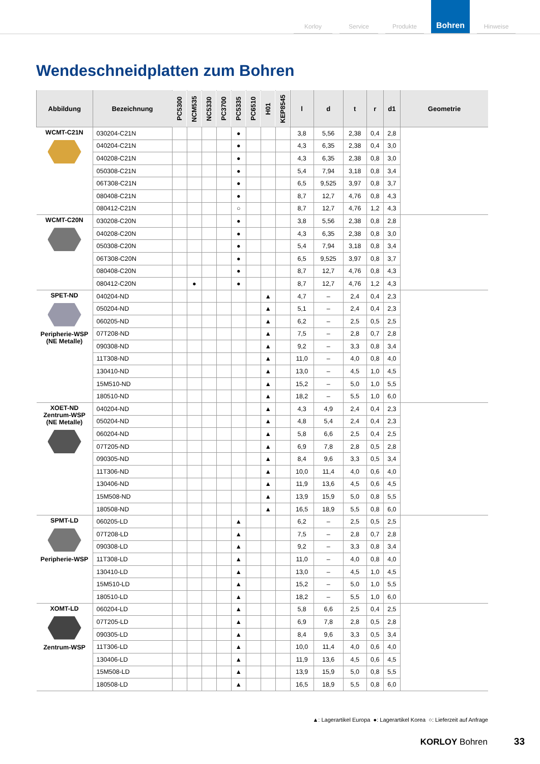Korloy
Service
Produkte
Bohren
Hinweise
Wendeschneidplatten zum Bohren
| Abbildung | Bezeichnung | PC5300 | NCM535 | NC5330 | PC3700 | PC5335 | PC6510 | H01 | KEP8545 | l | d | t | r | d1 | Geometrie |
| --- | --- | --- | --- | --- | --- | --- | --- | --- | --- | --- | --- | --- | --- | --- | --- |
| WCMT-C21N | 030204-C21N | | | | | ● | | | | 3,8 | 5,56 | 2,38 | 0,4 | 2,8 | |
| | 040204-C21N | | | | | ● | | | | 4,3 | 6,35 | 2,38 | 0,4 | 3,0 | |
| | 040208-C21N | | | | | ● | | | | 4,3 | 6,35 | 2,38 | 0,8 | 3,0 | |
| | 050308-C21N | | | | | ● | | | | 5,4 | 7,94 | 3,18 | 0,8 | 3,4 | |
| | 06T308-C21N | | | | | ● | | | | 6,5 | 9,525 | 3,97 | 0,8 | 3,7 | |
| | 080408-C21N | | | | | ● | | | | 8,7 | 12,7 | 4,76 | 0,8 | 4,3 | |
| | 080412-C21N | | | | | ○ | | | | 8,7 | 12,7 | 4,76 | 1,2 | 4,3 | |
| WCMT-C20N | 030208-C20N | | | | | ● | | | | 3,8 | 5,56 | 2,38 | 0,8 | 2,8 | |
| | 040208-C20N | | | | | ● | | | | 4,3 | 6,35 | 2,38 | 0,8 | 3,0 | |
| | 050308-C20N | | | | | ● | | | | 5,4 | 7,94 | 3,18 | 0,8 | 3,4 | |
| | 06T308-C20N | | | | | ● | | | | 6,5 | 9,525 | 3,97 | 0,8 | 3,7 | |
| | 080408-C20N | | | | | ● | | | | 8,7 | 12,7 | 4,76 | 0,8 | 4,3 | |
| | 080412-C20N | | ● | | | ● | | | | 8,7 | 12,7 | 4,76 | 1,2 | 4,3 | |
| SPET-ND Peripherie-WSP (NE Metalle) | 040204-ND | | | | | | | ▲ | | 4,7 | – | 2,4 | 0,4 | 2,3 | |
| | 050204-ND | | | | | | | ▲ | | 5,1 | – | 2,4 | 0,4 | 2,3 | |
| | 060205-ND | | | | | | | ▲ | | 6,2 | – | 2,5 | 0,5 | 2,5 | |
| | 07T208-ND | | | | | | | ▲ | | 7,5 | – | 2,8 | 0,7 | 2,8 | |
| | 090308-ND | | | | | | | ▲ | | 9,2 | – | 3,3 | 0,8 | 3,4 | |
| | 11T308-ND | | | | | | | ▲ | | 11,0 | – | 4,0 | 0,8 | 4,0 | |
| | 130410-ND | | | | | | | ▲ | | 13,0 | – | 4,5 | 1,0 | 4,5 | |
| | 15M510-ND | | | | | | | ▲ | | 15,2 | – | 5,0 | 1,0 | 5,5 | |
| | 180510-ND | | | | | | | ▲ | | 18,2 | – | 5,5 | 1,0 | 6,0 | |
| XOET-ND Zentrum-WSP (NE Metalle) | 040204-ND | | | | | | | ▲ | | 4,3 | 4,9 | 2,4 | 0,4 | 2,3 | |
| | 050204-ND | | | | | | | ▲ | | 4,8 | 5,4 | 2,4 | 0,4 | 2,3 | |
| | 060204-ND | | | | | | | ▲ | | 5,8 | 6,6 | 2,5 | 0,4 | 2,5 | |
| | 07T205-ND | | | | | | | ▲ | | 6,9 | 7,8 | 2,8 | 0,5 | 2,8 | |
| | 090305-ND | | | | | | | ▲ | | 8,4 | 9,6 | 3,3 | 0,5 | 3,4 | |
| | 11T306-ND | | | | | | | ▲ | | 10,0 | 11,4 | 4,0 | 0,6 | 4,0 | |
| | 130406-ND | | | | | | | ▲ | | 11,9 | 13,6 | 4,5 | 0,6 | 4,5 | |
| | 15M508-ND | | | | | | | ▲ | | 13,9 | 15,9 | 5,0 | 0,8 | 5,5 | |
| | 180508-ND | | | | | | | ▲ | | 16,5 | 18,9 | 5,5 | 0,8 | 6,0 | |
| SPMT-LD Peripherie-WSP | 060205-LD | | | | | ▲ | | | | 6,2 | – | 2,5 | 0,5 | 2,5 | |
| | 07T208-LD | | | | | ▲ | | | | 7,5 | – | 2,8 | 0,7 | 2,8 | |
| | 090308-LD | | | | | ▲ | | | | 9,2 | – | 3,3 | 0,8 | 3,4 | |
| | 11T308-LD | | | | | ▲ | | | | 11,0 | – | 4,0 | 0,8 | 4,0 | |
| | 130410-LD | | | | | ▲ | | | | 13,0 | – | 4,5 | 1,0 | 4,5 | |
| | 15M510-LD | | | | | ▲ | | | | 15,2 | – | 5,0 | 1,0 | 5,5 | |
| | 180510-LD | | | | | ▲ | | | | 18,2 | – | 5,5 | 1,0 | 6,0 | |
| XOMT-LD Zentrum-WSP | 060204-LD | | | | | ▲ | | | | 5,8 | 6,6 | 2,5 | 0,4 | 2,5 | |
| | 07T205-LD | | | | | ▲ | | | | 6,9 | 7,8 | 2,8 | 0,5 | 2,8 | |
| | 090305-LD | | | | | ▲ | | | | 8,4 | 9,6 | 3,3 | 0,5 | 3,4 | |
| | 11T306-LD | | | | | ▲ | | | | 10,0 | 11,4 | 4,0 | 0,6 | 4,0 | |
| | 130406-LD | | | | | ▲ | | | | 11,9 | 13,6 | 4,5 | 0,6 | 4,5 | |
| | 15M508-LD | | | | | ▲ | | | | 13,9 | 15,9 | 5,0 | 0,8 | 5,5 | |
| | 180508-LD | | | | | ▲ | | | | 16,5 | 18,9 | 5,5 | 0,8 | 6,0 | |
▲: Lagerartikel Europa ●: Lagerartikel Korea ○: Lieferzeit auf Anfrage
KORLOY Bohren 33